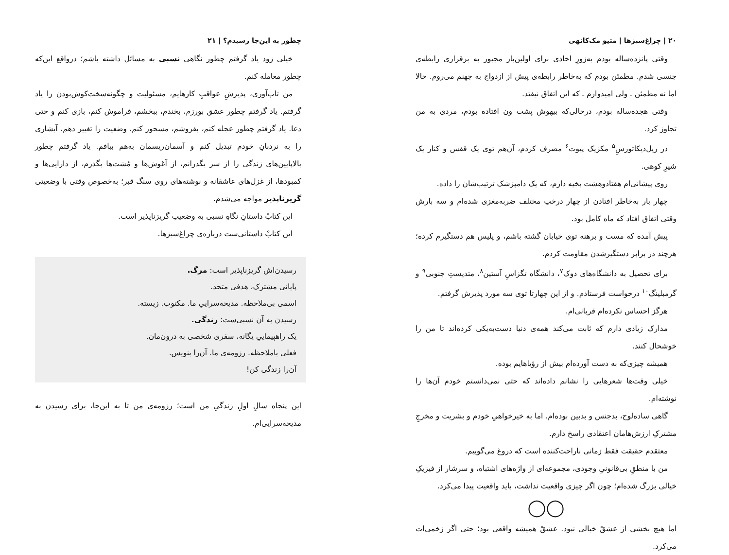۲۰ | چراغ‌سبزها | متیو مک‌کانهی
وقتی پانزده‌ساله بودم به‌زورِ اخاذی برای اولین‌بار مجبور به برقراری رابطه‌ی جنسی شدم. مطمئن بودم که به‌خاطر رابطه‌ی پیش از ازدواج به جهنم می‌روم. حالا اما نه مطمئن ـ ولی امیدوارم ـ که این اتفاق نیفتد.
وقتی هجده‌ساله بودم، درحالی‌که بیهوش پشت ون افتاده بودم، مردی به من تجاوز کرد.
در ریل‌دیکاتورسِ<sup>۵</sup> مکزیک پیوت<sup>۶</sup> مصرف کردم، آن‌هم توی یک قفس و کنار یک شیرِ کوهی.
روی پیشانی‌ام هفتادوهشت بخیه دارم، که یک دامپزشک ترتیب‌شان را داده.
چهار بار به‌خاطر افتادن از چهار درختِ مختلف ضربه‌مغزی شده‌ام و سه بارش وقتی اتفاق افتاد که ماه کامل بود.
پیش آمده که مست و برهنه توی خیابان گشته باشم، و پلیس هم دستگیرم کرده؛ هرچند در برابر دستگیرشدن مقاومت کردم.
برای تحصیل به دانشگاه‌های دوک<sup>۷</sup>، دانشگاه تگزاسِ آستین<sup>۸</sup>، متدیستِ جنوبی<sup>۹</sup> و گرمبلینگ<sup>۱۰</sup> درخواست فرستادم. و از این چهارتا توی سه مورد پذیرش گرفتم.
هرگز احساس نکرده‌ام قربانی‌ام.
مدارک زیادی دارم که ثابت می‌کند همه‌ی دنیا دست‌به‌یکی کرده‌اند تا من را خوشحال کنند.
همیشه چیزی‌که به دست آورده‌ام بیش از رؤیاهایم بوده.
خیلی وقت‌ها شعرهایی را نشانم داده‌اند که حتی نمی‌دانستم خودم آن‌ها را نوشته‌ام.
گاهی ساده‌لوح، بدجنس و بدبین بوده‌ام. اما به خیرخواهیِ خودم و بشریت و مخرجِ مشترکِ ارزش‌هامان اعتقادی راسخ دارم.
معتقدم حقیقت فقط زمانی ناراحت‌کننده است که دروغ می‌گوییم.
من با منطقِ بی‌قانونیِ وجودی، مجموعه‌ای از واژه‌های اشتباه، و سرشار از فیزیکِ خیالی بزرگ شده‌ام؛ چون اگر چیزی واقعیت نداشت، باید واقعیت پیدا می‌کرد.
◯◯
اما هیچ بخشی از عشقْ خیالی نبود. عشقْ همیشه واقعی بود؛ حتی اگر زخمی‌ات می‌کرد.
چطور به این‌جا رسیدم؟ | ۲۱
خیلی زود یاد گرفتم چطور نگاهی نسبی به مسائل داشته باشم؛ درواقع این‌که چطور معامله کنم.
من تاب‌آوری، پذیرشِ عواقبِ کارهایم، مسئولیت و چگونه‌سخت‌کوش‌بودن را یاد گرفتم. یاد گرفتم چطور عشق بورزم، بخندم، ببخشم، فراموش کنم، بازی کنم و حتی دعا. یاد گرفتم چطور عجله کنم، بفروشم، مسحور کنم، وضعیت را تغییر دهم، آبشاری را به نردبانِ خودم تبدیل کنم و آسمان‌ریسمان به‌هم ببافم. یاد گرفتم چطور بالاپایین‌های زندگی را از سر بگذرانم، از آغوش‌ها و مُشت‌ها بگذرم، از دارایی‌ها و کمبودها، از غزل‌های عاشقانه و نوشته‌های روی سنگ قبر؛ به‌خصوص وقتی با وضعیتی گریزناپذیر مواجه می‌شدم.
این کتابْ داستانِ نگاهِ نسبی به وضعیتِ گریزناپذیر است.
این کتابْ داستانی‌ست درباره‌ی چراغ‌سبزها.
رسیدن‌اش گریزناپذیر است: مرگ.
پایانی مشترک، هدفی متحد.
اسمی بی‌ملاحظه. مدیحه‌سراییِ ما. مکتوب. زیسته.
رسیدن به آن نسبی‌ست: زندگی.
یک راهپیماییِ یگانه، سفری شخصی به درون‌مان.
فعلی باملاحظه. رزومه‌ی ما. آن‌را بنویس.
آن‌را زندگی کن!
این پنجاه سالِ اولِ زندگیِ من است؛ رزومه‌ی من تا به این‌جا، برای رسیدن به مدیحه‌سرایی‌ام.